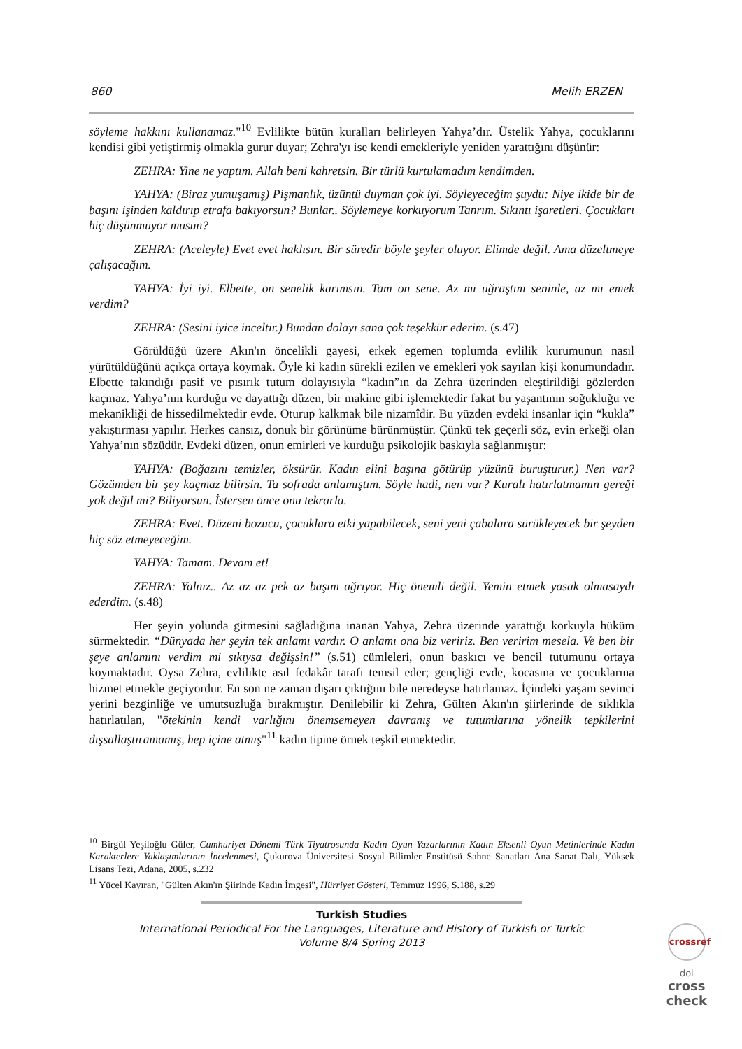860 Melih ERZEN
söyleme hakkını kullanamaz."<sup>10</sup> Evlilikte bütün kuralları belirleyen Yahya’dır. Üstelik Yahya, çocuklarını kendisi gibi yetiştirmiş olmakla gurur duyar; Zehra'yı ise kendi emekleriyle yeniden yarattığını düşünür:
ZEHRA: Yine ne yaptım. Allah beni kahretsin. Bir türlü kurtulamadım kendimden.
YAHYA: (Biraz yumuşamış) Pişmanlık, üzüntü duyman çok iyi. Söyleyeceğim şuydu: Niye ikide bir de başını işinden kaldırıp etrafa bakıyorsun? Bunlar.. Söylemeye korkuyorum Tanrım. Sıkıntı işaretleri. Çocukları hiç düşünmüyor musun?
ZEHRA: (Aceleyle) Evet evet haklısın. Bir süredir böyle şeyler oluyor. Elimde değil. Ama düzeltmeye çalışacağım.
YAHYA: İyi iyi. Elbette, on senelik karımsın. Tam on sene. Az mı uğraştım seninle, az mı emek verdim?
ZEHRA: (Sesini iyice inceltir.) Bundan dolayı sana çok teşekkür ederim. (s.47)
Görüldüğü üzere Akın'ın öncelikli gayesi, erkek egemen toplumda evlilik kurumunun nasıl yürütüldüğünü açıkça ortaya koymak. Öyle ki kadın sürekli ezilen ve emekleri yok sayılan kişi konumundadır. Elbette takındığı pasif ve pısırık tutum dolayısıyla “kadın”ın da Zehra üzerinden eleştirildiği gözlerden kaçmaz. Yahya’nın kurduğu ve dayattığı düzen, bir makine gibi işlemektedir fakat bu yaşantının soğukluğu ve mekanikliği de hissedilmektedir evde. Oturup kalkmak bile nizamîdir. Bu yüzden evdeki insanlar için “kukla” yakıştırması yapılır. Herkes cansız, donuk bir görünüme bürünmüştür. Çünkü tek geçerli söz, evin erkeği olan Yahya’nın sözüdür. Evdeki düzen, onun emirleri ve kurduğu psikolojik baskıyla sağlanmıştır:
YAHYA: (Boğazını temizler, öksürür. Kadın elini başına götürüp yüzünü buruşturur.) Nen var? Gözümden bir şey kaçmaz bilirsin. Ta sofrada anlamıştım. Söyle hadi, nen var? Kuralı hatırlatmamın gereği yok değil mi? Biliyorsun. İstersen önce onu tekrarla.
ZEHRA: Evet. Düzeni bozucu, çocuklara etki yapabilecek, seni yeni çabalara sürükleyecek bir şeyden hiç söz etmeyeceğim.
YAHYA: Tamam. Devam et!
ZEHRA: Yalnız.. Az az az pek az başım ağrıyor. Hiç önemli değil. Yemin etmek yasak olmasaydı ederdim. (s.48)
Her şeyin yolunda gitmesini sağladığına inanan Yahya, Zehra üzerinde yarattığı korkuyla hüküm sürmektedir. “Dünyada her şeyin tek anlamı vardır. O anlamı ona biz veririz. Ben veririm mesela. Ve ben bir şeye anlamını verdim mi sıkıysa değişsin!” (s.51) cümleleri, onun baskıcı ve bencil tutumunu ortaya koymaktadır. Oysa Zehra, evlilikte asıl fedakâr tarafı temsil eder; gençliği evde, kocasına ve çocuklarına hizmet etmekle geçiyordur. En son ne zaman dışarı çıktığını bile neredeyse hatırlamaz. İçindeki yaşam sevinci yerini bezginliğe ve umutsuzluğa bırakmıştır. Denilebilir ki Zehra, Gülten Akın'ın şiirlerinde de sıklıkla hatırlatılan, "ötekinin kendi varlığını önemsemeyen davranış ve tutumlarına yönelik tepkilerini dışsallaştıramamış, hep içine atmış"<sup>11</sup> kadın tipine örnek teşkil etmektedir.
<sup>10</sup> Birgül Yeşiloğlu Güler, Cumhuriyet Dönemi Türk Tiyatrosunda Kadın Oyun Yazarlarının Kadın Eksenli Oyun Metinlerinde Kadın Karakterlere Yaklaşımlarının İncelenmesi, Çukurova Üniversitesi Sosyal Bilimler Enstitüsü Sahne Sanatları Ana Sanat Dalı, Yüksek Lisans Tezi, Adana, 2005, s.232
<sup>11</sup> Yücel Kayıran, "Gülten Akın'ın Şiirinde Kadın İmgesi", Hürriyet Gösteri, Temmuz 1996, S.188, s.29
Turkish Studies
International Periodical For the Languages, Literature and History of Turkish or Turkic
Volume 8/4 Spring 2013
crossref
doi
cross
check